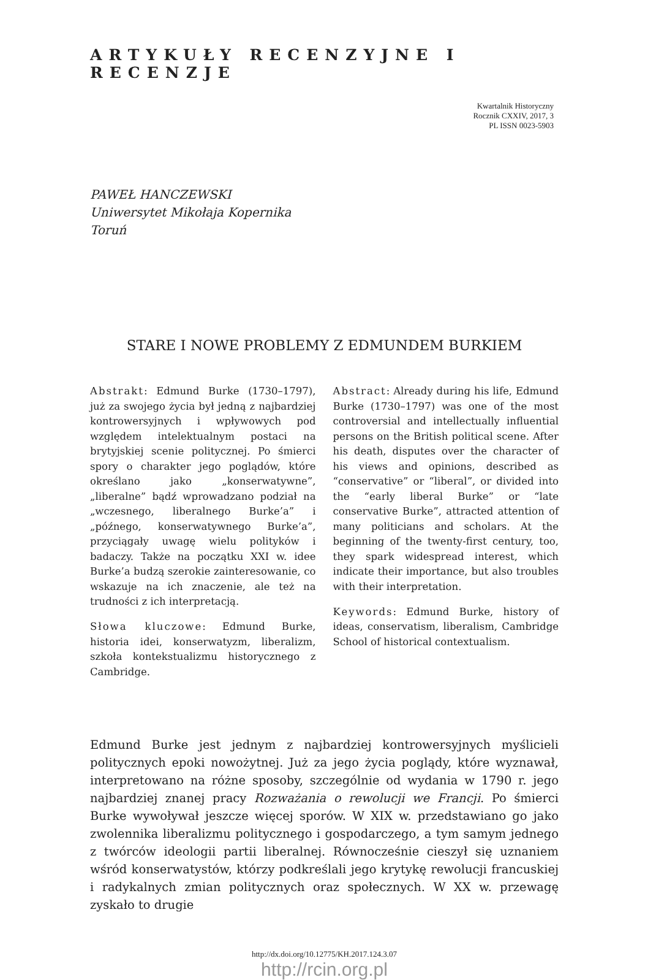ARTYKUŁY RECENZYJNE I RECENZJE
Kwartalnik Historyczny
Rocznik CXXIV, 2017, 3
PL ISSN 0023-5903
PAWEŁ HANCZEWSKI
Uniwersytet Mikołaja Kopernika
Toruń
STARE I NOWE PROBLEMY Z EDMUNDEM BURKIEM
Abstrakt: Edmund Burke (1730–1797), już za swojego życia był jedną z najbardziej kontrowersyjnych i wpływowych pod względem intelektualnym postaci na brytyjskiej scenie politycznej. Po śmierci spory o charakter jego poglądów, które określano jako „konserwatywne”, „liberalne” bądź wprowadzano podział na „wczesnego, liberalnego Burke’a” i „późnego, konserwatywnego Burke’a”, przyciągały uwagę wielu polityków i badaczy. Także na początku XXI w. idee Burke’a budzą szerokie zainteresowanie, co wskazuje na ich znaczenie, ale też na trudności z ich interpretacją.
Słowa kluczowe: Edmund Burke, historia idei, konserwatyzm, liberalizm, szkoła kontekstualizmu historycznego z Cambridge.
Abstract: Already during his life, Edmund Burke (1730–1797) was one of the most controversial and intellectually influential persons on the British political scene. After his death, disputes over the character of his views and opinions, described as “conservative” or “liberal”, or divided into the “early liberal Burke” or “late conservative Burke”, attracted attention of many politicians and scholars. At the beginning of the twenty-first century, too, they spark widespread interest, which indicate their importance, but also troubles with their interpretation.
Keywords: Edmund Burke, history of ideas, conservatism, liberalism, Cambridge School of historical contextualism.
Edmund Burke jest jednym z najbardziej kontrowersyjnych myślicieli politycznych epoki nowożytnej. Już za jego życia poglądy, które wyznawał, interpretowano na różne sposoby, szczególnie od wydania w 1790 r. jego najbardziej znanej pracy Rozważania o rewolucji we Francji. Po śmierci Burke wywoływał jeszcze więcej sporów. W XIX w. przedstawiano go jako zwolennika liberalizmu politycznego i gospodarczego, a tym samym jednego z twórców ideologii partii liberalnej. Równocześnie cieszył się uznaniem wśród konserwatystów, którzy podkreślali jego krytykę rewolucji francuskiej i radykalnych zmian politycznych oraz społecznych. W XX w. przewagę zyskało to drugie
http://dx.doi.org/10.12775/KH.2017.124.3.07
http://rcin.org.pl